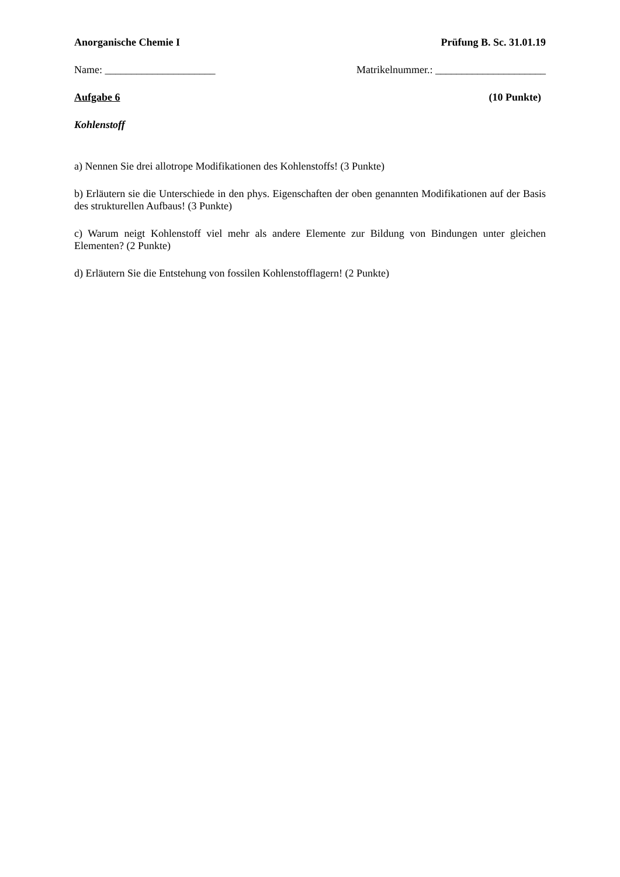Anorganische Chemie I Prüfung B. Sc. 31.01.19
Name: _____________________ Matrikelnummer.: _____________________
Aufgabe 6 (10 Punkte)
Kohlenstoff
a) Nennen Sie drei allotrope Modifikationen des Kohlenstoffs! (3 Punkte)
b) Erläutern sie die Unterschiede in den phys. Eigenschaften der oben genannten Modifikationen auf der Basis des strukturellen Aufbaus! (3 Punkte)
c) Warum neigt Kohlenstoff viel mehr als andere Elemente zur Bildung von Bindungen unter gleichen Elementen? (2 Punkte)
d) Erläutern Sie die Entstehung von fossilen Kohlenstofflagern! (2 Punkte)